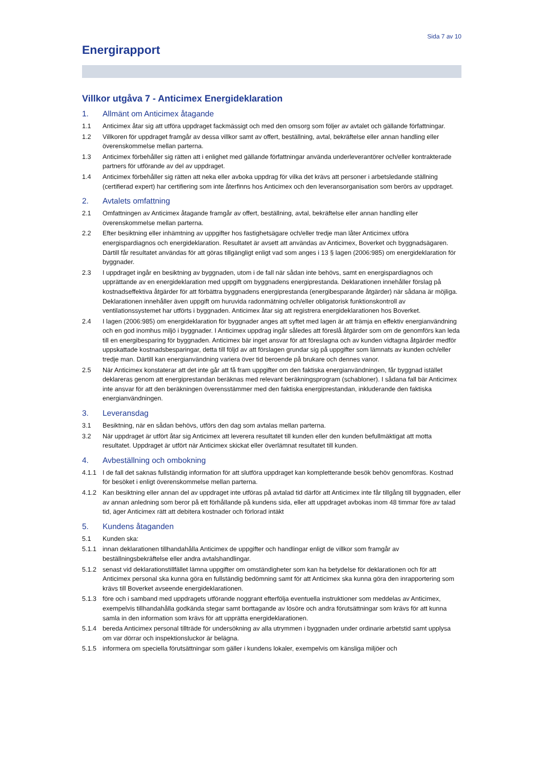Sida 7 av 10
Energirapport
Villkor utgåva 7 - Anticimex Energideklaration
1. Allmänt om Anticimex åtagande
1.1 Anticimex åtar sig att utföra uppdraget fackmässigt och med den omsorg som följer av avtalet och gällande författningar.
1.2 Villkoren för uppdraget framgår av dessa villkor samt av offert, beställning, avtal, bekräftelse eller annan handling eller överenskommelse mellan parterna.
1.3 Anticimex förbehåller sig rätten att i enlighet med gällande författningar använda underleverantörer och/eller kontrakterade partners för utförande av del av uppdraget.
1.4 Anticimex förbehåller sig rätten att neka eller avboka uppdrag för vilka det krävs att personer i arbetsledande ställning (certifierad expert) har certifiering som inte återfinns hos Anticimex och den leveransorganisation som berörs av uppdraget.
2. Avtalets omfattning
2.1 Omfattningen av Anticimex åtagande framgår av offert, beställning, avtal, bekräftelse eller annan handling eller överenskommelse mellan parterna.
2.2 Efter besiktning eller inhämtning av uppgifter hos fastighetsägare och/eller tredje man låter Anticimex utföra energispardiagnos och energideklaration. Resultatet är avsett att användas av Anticimex, Boverket och byggnadsägaren. Därtill får resultatet användas för att göras tillgängligt enligt vad som anges i 13 § lagen (2006:985) om energideklaration för byggnader.
2.3 I uppdraget ingår en besiktning av byggnaden, utom i de fall när sådan inte behövs, samt en energispardiagnos och upprättande av en energideklaration med uppgift om byggnadens energiprestanda. Deklarationen innehåller förslag på kostnadseffektiva åtgärder för att förbättra byggnadens energiprestanda (energibesparande åtgärder) när sådana är möjliga. Deklarationen innehåller även uppgift om huruvida radonmätning och/eller obligatorisk funktionskontroll av ventilationssystemet har utförts i byggnaden. Anticimex åtar sig att registrera energideklarationen hos Boverket.
2.4 I lagen (2006:985) om energideklaration för byggnader anges att syftet med lagen är att främja en effektiv energianvändning och en god inomhus miljö i byggnader. I Anticimex uppdrag ingår således att föreslå åtgärder som om de genomförs kan leda till en energibesparing för byggnaden. Anticimex bär inget ansvar för att föreslagna och av kunden vidtagna åtgärder medför uppskattade kostnadsbesparingar, detta till följd av att förslagen grundar sig på uppgifter som lämnats av kunden och/eller tredje man. Därtill kan energianvändning variera över tid beroende på brukare och dennes vanor.
2.5 När Anticimex konstaterar att det inte går att få fram uppgifter om den faktiska energianvändningen, får byggnad istället deklareras genom att energiprestandan beräknas med relevant beräkningsprogram (schabloner). I sådana fall bär Anticimex inte ansvar för att den beräkningen överensstämmer med den faktiska energiprestandan, inkluderande den faktiska energianvändningen.
3. Leveransdag
3.1 Besiktning, när en sådan behövs, utförs den dag som avtalas mellan parterna.
3.2 När uppdraget är utfört åtar sig Anticimex att leverera resultatet till kunden eller den kunden befullmäktigat att motta resultatet. Uppdraget är utfört när Anticimex skickat eller överlämnat resultatet till kunden.
4. Avbeställning och ombokning
4.1.1 I de fall det saknas fullständig information för att slutföra uppdraget kan kompletterande besök behöv genomföras. Kostnad för besöket i enligt överenskommelse mellan parterna.
4.1.2 Kan besiktning eller annan del av uppdraget inte utföras på avtalad tid därför att Anticimex inte får tillgång till byggnaden, eller av annan anledning som beror på ett förhållande på kundens sida, eller att uppdraget avbokas inom 48 timmar före av talad tid, äger Anticimex rätt att debitera kostnader och förlorad intäkt
5. Kundens åtaganden
5.1 Kunden ska:
5.1.1 innan deklarationen tillhandahålla Anticimex de uppgifter och handlingar enligt de villkor som framgår av beställningsbekräftelse eller andra avtalshandlingar.
5.1.2 senast vid deklarationstillfället lämna uppgifter om omständigheter som kan ha betydelse för deklarationen och för att Anticimex personal ska kunna göra en fullständig bedömning samt för att Anticimex ska kunna göra den inrapportering som krävs till Boverket avseende energideklarationen.
5.1.3 före och i samband med uppdragets utförande noggrant efterfölja eventuella instruktioner som meddelas av Anticimex, exempelvis tillhandahålla godkända stegar samt borttagande av lösöre och andra förutsättningar som krävs för att kunna samla in den information som krävs för att upprätta energideklarationen.
5.1.4 bereda Anticimex personal tillträde för undersökning av alla utrymmen i byggnaden under ordinarie arbetstid samt upplysa om var dörrar och inspektionsluckor är belägna.
5.1.5 informera om speciella förutsättningar som gäller i kundens lokaler, exempelvis om känsliga miljöer och